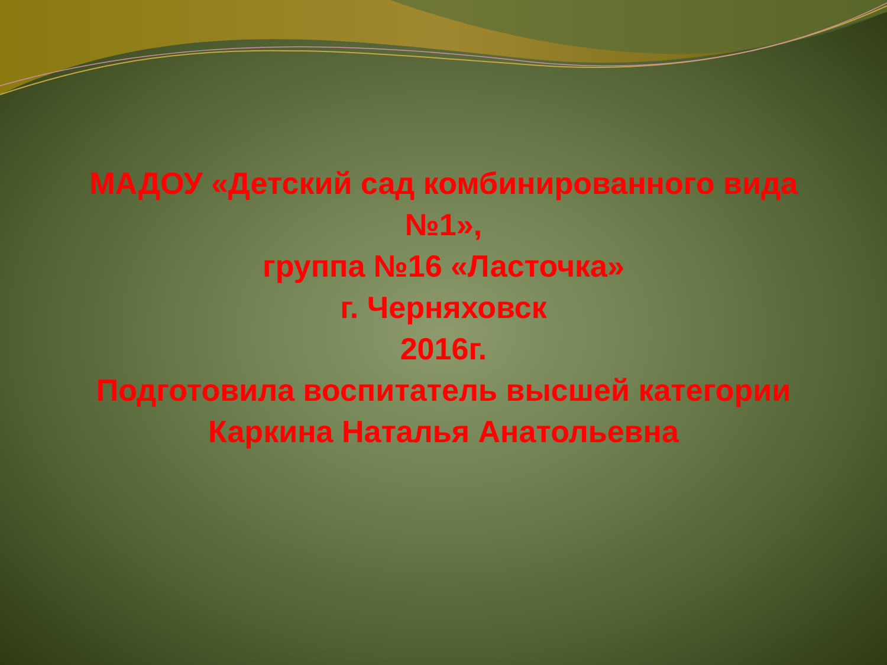МАДОУ «Детский сад комбинированного вида
№1»,
группа №16 «Ласточка»
г. Черняховск
2016г.
Подготовила воспитатель высшей категории
Каркина Наталья Анатольевна